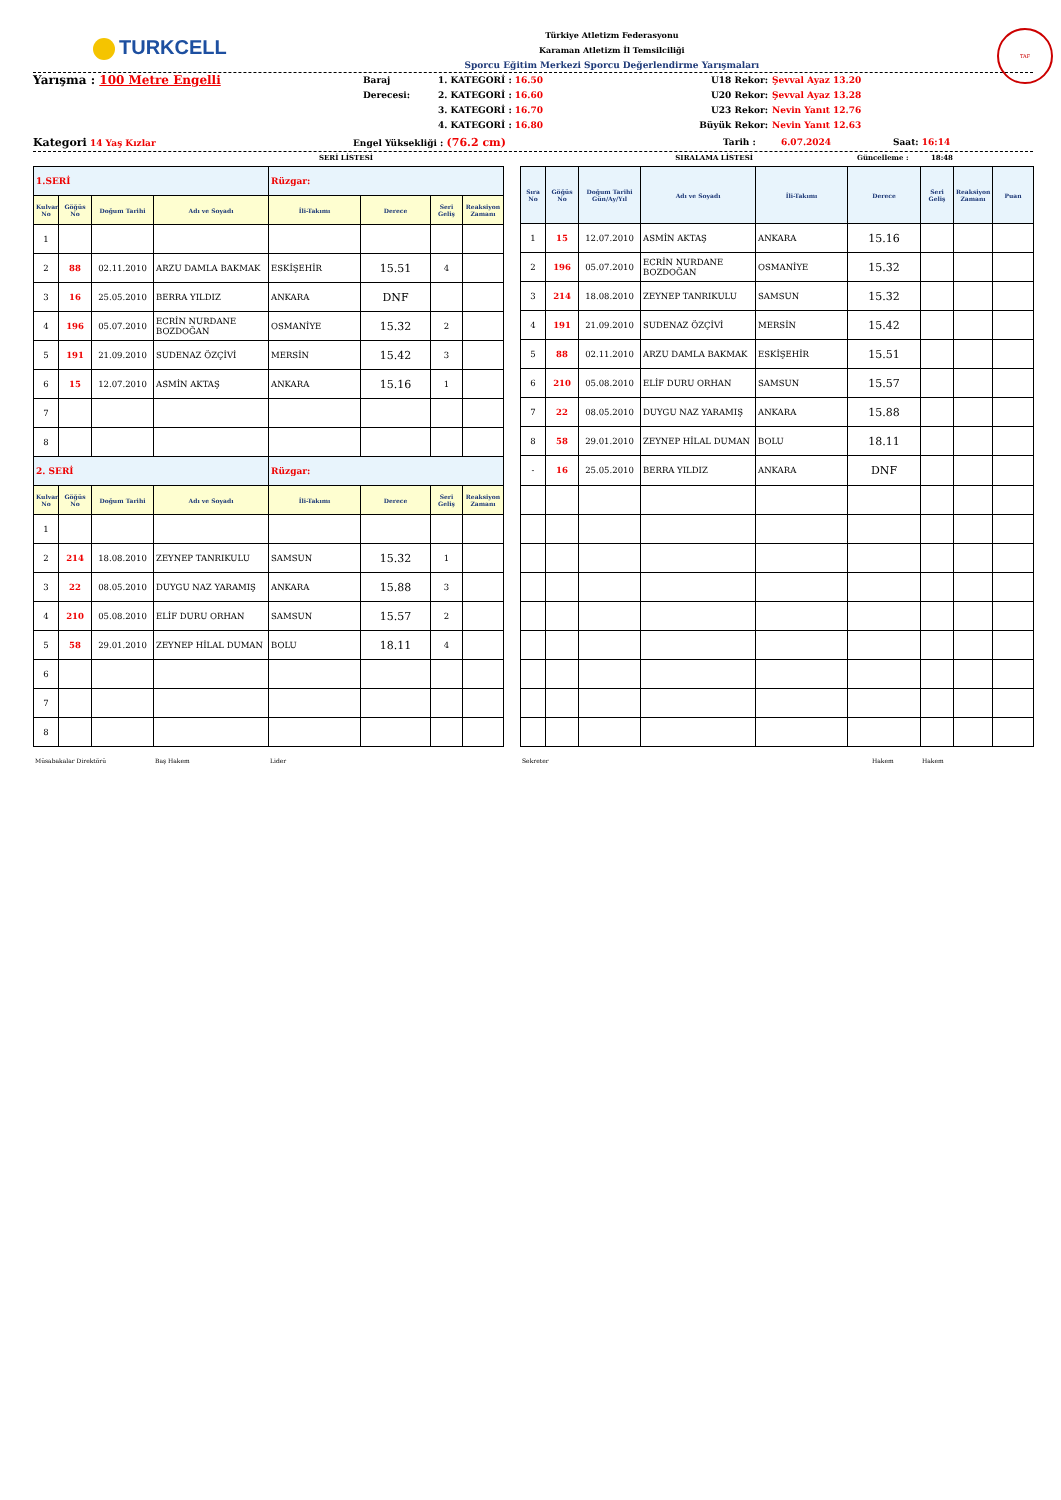TURKCELL
Türkiye Atletizm Federasyonu
Karaman Atletizm İl Temsilciliği
Sporcu Eğitim Merkezi Sporcu Değerlendirme Yarışmaları
TAF
Yarışma : 100 Metre Engelli
Baraj Derecesi:
1. KATEGORİ : 16.50
2. KATEGORİ : 16.60
3. KATEGORİ : 16.70
4. KATEGORİ : 16.80
U18 Rekor:
U20 Rekor:
U23 Rekor:
Büyük Rekor:
Şevval Ayaz 13.20
Şevval Ayaz 13.28
Nevin Yanıt 12.76
Nevin Yanıt 12.63
Kategori 14 Yaş Kızlar Engel Yüksekliği : (76.2 cm)
Tarih : 6.07.2024 Saat: 16:14
SERİ LİSTESİ SIRALAMA LİSTESİ Güncelleme : 18:48
| 1.SERİ | | | | Rüzgar: | | | |
| Kulvar No | Göğüs No | Doğum Tarihi | Adı ve Soyadı | İli-Takımı | Derece | Seri Geliş | Reaksiyon Zamanı |
| 1 | | | | | | | |
| 2 | 88 | 02.11.2010 | ARZU DAMLA BAKMAK | ESKİŞEHİR | 15.51 | 4 | |
| 3 | 16 | 25.05.2010 | BERRA YILDIZ | ANKARA | DNF | | |
| 4 | 196 | 05.07.2010 | ECRİN NURDANE BOZDOĞAN | OSMANİYE | 15.32 | 2 | |
| 5 | 191 | 21.09.2010 | SUDENAZ ÖZÇİVİ | MERSİN | 15.42 | 3 | |
| 6 | 15 | 12.07.2010 | ASMİN AKTAŞ | ANKARA | 15.16 | 1 | |
| 7 | | | | | | | |
| 8 | | | | | | | |
| 2. SERİ | | | | Rüzgar: | | | |
| Kulvar No | Göğüs No | Doğum Tarihi | Adı ve Soyadı | İli-Takımı | Derece | Seri Geliş | Reaksiyon Zamanı |
| 1 | | | | | | | |
| 2 | 214 | 18.08.2010 | ZEYNEP TANRIKULU | SAMSUN | 15.32 | 1 | |
| 3 | 22 | 08.05.2010 | DUYGU NAZ YARAMIŞ | ANKARA | 15.88 | 3 | |
| 4 | 210 | 05.08.2010 | ELİF DURU ORHAN | SAMSUN | 15.57 | 2 | |
| 5 | 58 | 29.01.2010 | ZEYNEP HİLAL DUMAN | BOLU | 18.11 | 4 | |
| 6 | | | | | | | |
| 7 | | | | | | | |
| 8 | | | | | | | |
| Sıra No | Göğüs No | Doğum Tarihi Gün/Ay/Yıl | Adı ve Soyadı | İli-Takımı | Derece | Seri Geliş | Reaksiyon Zamanı | Puan |
| --- | --- | --- | --- | --- | --- | --- | --- | --- |
| 1 | 15 | 12.07.2010 | ASMİN AKTAŞ | ANKARA | 15.16 | | | |
| 2 | 196 | 05.07.2010 | ECRİN NURDANE BOZDOĞAN | OSMANİYE | 15.32 | | | |
| 3 | 214 | 18.08.2010 | ZEYNEP TANRIKULU | SAMSUN | 15.32 | | | |
| 4 | 191 | 21.09.2010 | SUDENAZ ÖZÇİVİ | MERSİN | 15.42 | | | |
| 5 | 88 | 02.11.2010 | ARZU DAMLA BAKMAK | ESKİŞEHİR | 15.51 | | | |
| 6 | 210 | 05.08.2010 | ELİF DURU ORHAN | SAMSUN | 15.57 | | | |
| 7 | 22 | 08.05.2010 | DUYGU NAZ YARAMIŞ | ANKARA | 15.88 | | | |
| 8 | 58 | 29.01.2010 | ZEYNEP HİLAL DUMAN | BOLU | 18.11 | | | |
| - | 16 | 25.05.2010 | BERRA YILDIZ | ANKARA | DNF | | | |
Müsabakalar Direktörü Baş Hakem Lider Sekreter Hakem Hakem